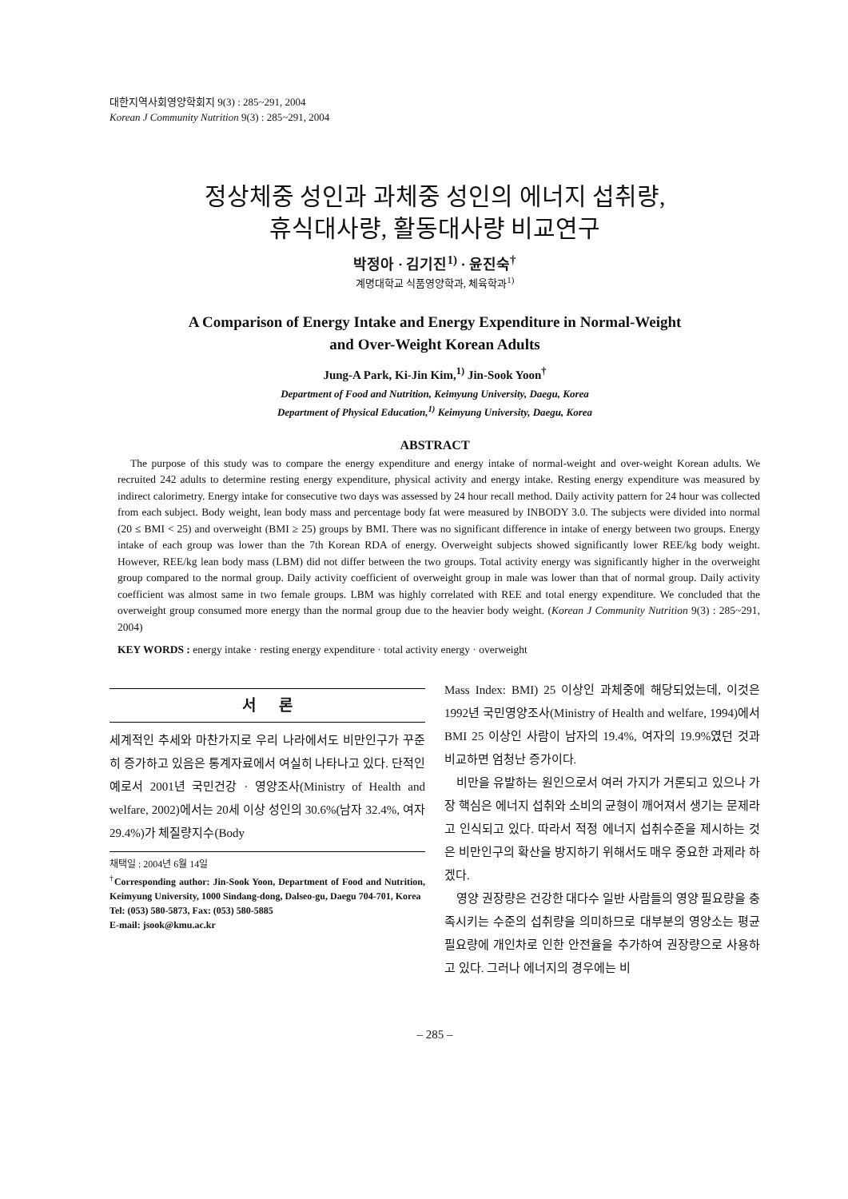대한지역사회영양학회지 9(3) : 285~291, 2004
Korean J Community Nutrition 9(3) : 285~291, 2004
정상체중 성인과 과체중 성인의 에너지 섭취량,
휴식대사량, 활동대사량 비교연구
박정아 · 김기진<sup>1)</sup> · 윤진숙<sup>†</sup>
계명대학교 식품영양학과, 체육학과<sup>1)</sup>
A Comparison of Energy Intake and Energy Expenditure in Normal-Weight
and Over-Weight Korean Adults
Jung-A Park, Ki-Jin Kim,<sup>1)</sup> Jin-Sook Yoon<sup>†</sup>
Department of Food and Nutrition, Keimyung University, Daegu, Korea
Department of Physical Education,<sup>1)</sup> Keimyung University, Daegu, Korea
ABSTRACT
The purpose of this study was to compare the energy expenditure and energy intake of normal-weight and over-weight Korean adults. We recruited 242 adults to determine resting energy expenditure, physical activity and energy intake. Resting energy expenditure was measured by indirect calorimetry. Energy intake for consecutive two days was assessed by 24 hour recall method. Daily activity pattern for 24 hour was collected from each subject. Body weight, lean body mass and percentage body fat were measured by INBODY 3.0. The subjects were divided into normal (20 ≤ BMI < 25) and overweight (BMI ≥ 25) groups by BMI. There was no significant difference in intake of energy between two groups. Energy intake of each group was lower than the 7th Korean RDA of energy. Overweight subjects showed significantly lower REE/kg body weight. However, REE/kg lean body mass (LBM) did not differ between the two groups. Total activity energy was significantly higher in the overweight group compared to the normal group. Daily activity coefficient of overweight group in male was lower than that of normal group. Daily activity coefficient was almost same in two female groups. LBM was highly correlated with REE and total energy expenditure. We concluded that the overweight group consumed more energy than the normal group due to the heavier body weight. (Korean J Community Nutrition 9(3) : 285~291, 2004)
KEY WORDS : energy intake · resting energy expenditure · total activity energy · overweight
서 론
세계적인 추세와 마찬가지로 우리 나라에서도 비만인구가 꾸준히 증가하고 있음은 통계자료에서 여실히 나타나고 있다. 단적인 예로서 2001년 국민건강 · 영양조사(Ministry of Health and welfare, 2002)에서는 20세 이상 성인의 30.6%(남자 32.4%, 여자 29.4%)가 체질량지수(Body
채택일 : 2004년 6월 14일
<sup>†</sup> Corresponding author: Jin-Sook Yoon, Department of Food and Nutrition, Keimyung University, 1000 Sindang-dong, Dalseo-gu, Daegu 704-701, Korea
Tel: (053) 580-5873, Fax: (053) 580-5885
E-mail: jsook@kmu.ac.kr
Mass Index: BMI) 25 이상인 과체중에 해당되었는데, 이것은 1992년 국민영양조사(Ministry of Health and welfare, 1994)에서 BMI 25 이상인 사람이 남자의 19.4%, 여자의 19.9%였던 것과 비교하면 엄청난 증가이다.
비만을 유발하는 원인으로서 여러 가지가 거론되고 있으나 가장 핵심은 에너지 섭취와 소비의 균형이 깨어져서 생기는 문제라고 인식되고 있다. 따라서 적정 에너지 섭취수준을 제시하는 것은 비만인구의 확산을 방지하기 위해서도 매우 중요한 과제라 하겠다.
영양 권장량은 건강한 대다수 일반 사람들의 영양 필요량을 충족시키는 수준의 섭취량을 의미하므로 대부분의 영양소는 평균 필요량에 개인차로 인한 안전율을 추가하여 권장량으로 사용하고 있다. 그러나 에너지의 경우에는 비
– 285 –